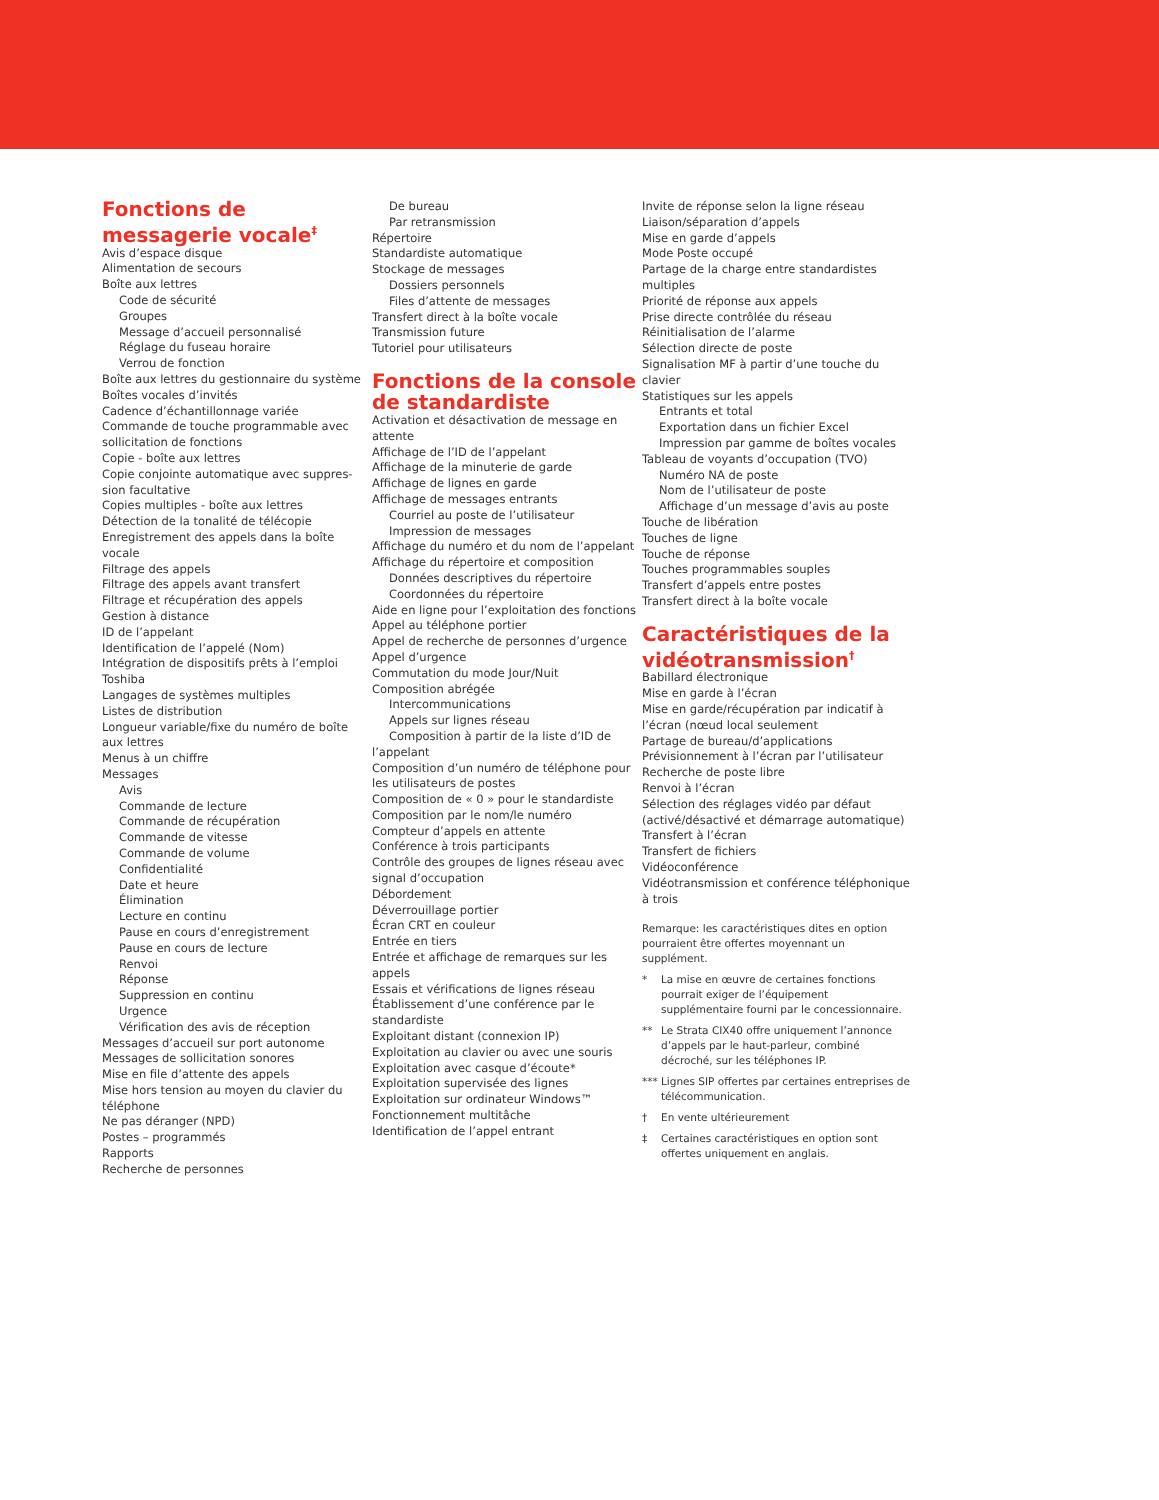Fonctions de messagerie vocale<sup>‡</sup>
Avis d’espace disque
Alimentation de secours
Boîte aux lettres
Code de sécurité
Groupes
Message d’accueil personnalisé
Réglage du fuseau horaire
Verrou de fonction
Boîte aux lettres du gestionnaire du système
Boîtes vocales d’invités
Cadence d’échantillonnage variée
Commande de touche programmable avec sollicitation de fonctions
Copie - boîte aux lettres
Copie conjointe automatique avec suppres-sion facultative
Copies multiples - boîte aux lettres
Détection de la tonalité de télécopie
Enregistrement des appels dans la boîte vocale
Filtrage des appels
Filtrage des appels avant transfert
Filtrage et récupération des appels
Gestion à distance
ID de l’appelant
Identification de l’appelé (Nom)
Intégration de dispositifs prêts à l’emploi Toshiba
Langages de systèmes multiples
Listes de distribution
Longueur variable/fixe du numéro de boîte aux lettres
Menus à un chiffre
Messages
Avis
Commande de lecture
Commande de récupération
Commande de vitesse
Commande de volume
Confidentialité
Date et heure
Élimination
Lecture en continu
Pause en cours d’enregistrement
Pause en cours de lecture
Renvoi
Réponse
Suppression en continu
Urgence
Vérification des avis de réception
Messages d’accueil sur port autonome
Messages de sollicitation sonores
Mise en file d’attente des appels
Mise hors tension au moyen du clavier du téléphone
Ne pas déranger (NPD)
Postes – programmés
Rapports
Recherche de personnes
De bureau
Par retransmission
Répertoire
Standardiste automatique
Stockage de messages
Dossiers personnels
Files d’attente de messages
Transfert direct à la boîte vocale
Transmission future
Tutoriel pour utilisateurs
Fonctions de la console de standardiste
Activation et désactivation de message en attente
Affichage de l’ID de l’appelant
Affichage de la minuterie de garde
Affichage de lignes en garde
Affichage de messages entrants
Courriel au poste de l’utilisateur
Impression de messages
Affichage du numéro et du nom de l’appelant
Affichage du répertoire et composition
Données descriptives du répertoire
Coordonnées du répertoire
Aide en ligne pour l’exploitation des fonctions
Appel au téléphone portier
Appel de recherche de personnes d’urgence
Appel d’urgence
Commutation du mode Jour/Nuit
Composition abrégée
Intercommunications
Appels sur lignes réseau
Composition à partir de la liste d’ID de
l’appelant
Composition d’un numéro de téléphone pour les utilisateurs de postes
Composition de « 0 » pour le standardiste
Composition par le nom/le numéro
Compteur d’appels en attente
Conférence à trois participants
Contrôle des groupes de lignes réseau avec signal d’occupation
Débordement
Déverrouillage portier
Écran CRT en couleur
Entrée en tiers
Entrée et affichage de remarques sur les appels
Essais et vérifications de lignes réseau
Établissement d’une conférence par le standardiste
Exploitant distant (connexion IP)
Exploitation au clavier ou avec une souris
Exploitation avec casque d’écoute*
Exploitation supervisée des lignes
Exploitation sur ordinateur Windows™
Fonctionnement multitâche
Identification de l’appel entrant
Invite de réponse selon la ligne réseau
Liaison/séparation d’appels
Mise en garde d’appels
Mode Poste occupé
Partage de la charge entre standardistes multiples
Priorité de réponse aux appels
Prise directe contrôlée du réseau
Réinitialisation de l’alarme
Sélection directe de poste
Signalisation MF à partir d’une touche du clavier
Statistiques sur les appels
Entrants et total
Exportation dans un fichier Excel
Impression par gamme de boîtes vocales
Tableau de voyants d’occupation (TVO)
Numéro NA de poste
Nom de l’utilisateur de poste
Affichage d’un message d’avis au poste
Touche de libération
Touches de ligne
Touche de réponse
Touches programmables souples
Transfert d’appels entre postes
Transfert direct à la boîte vocale
Caractéristiques de la vidéotransmission<sup>†</sup>
Babillard électronique
Mise en garde à l’écran
Mise en garde/récupération par indicatif à l’écran (nœud local seulement
Partage de bureau/d’applications
Prévisionnement à l’écran par l’utilisateur
Recherche de poste libre
Renvoi à l’écran
Sélection des réglages vidéo par défaut (activé/désactivé et démarrage automatique)
Transfert à l’écran
Transfert de fichiers
Vidéoconférence
Vidéotransmission et conférence téléphonique à trois
Remarque: les caractéristiques dites en option pourraient être offertes moyennant un supplément.
* La mise en œuvre de certaines fonctions pourrait exiger de l’équipement supplémentaire fourni par le concessionnaire.
** Le Strata CIX40 offre uniquement l’annonce d’appels par le haut-parleur, combiné décroché, sur les téléphones IP.
*** Lignes SIP offertes par certaines entreprises de télécommunication.
† En vente ultérieurement
‡ Certaines caractéristiques en option sont offertes uniquement en anglais.